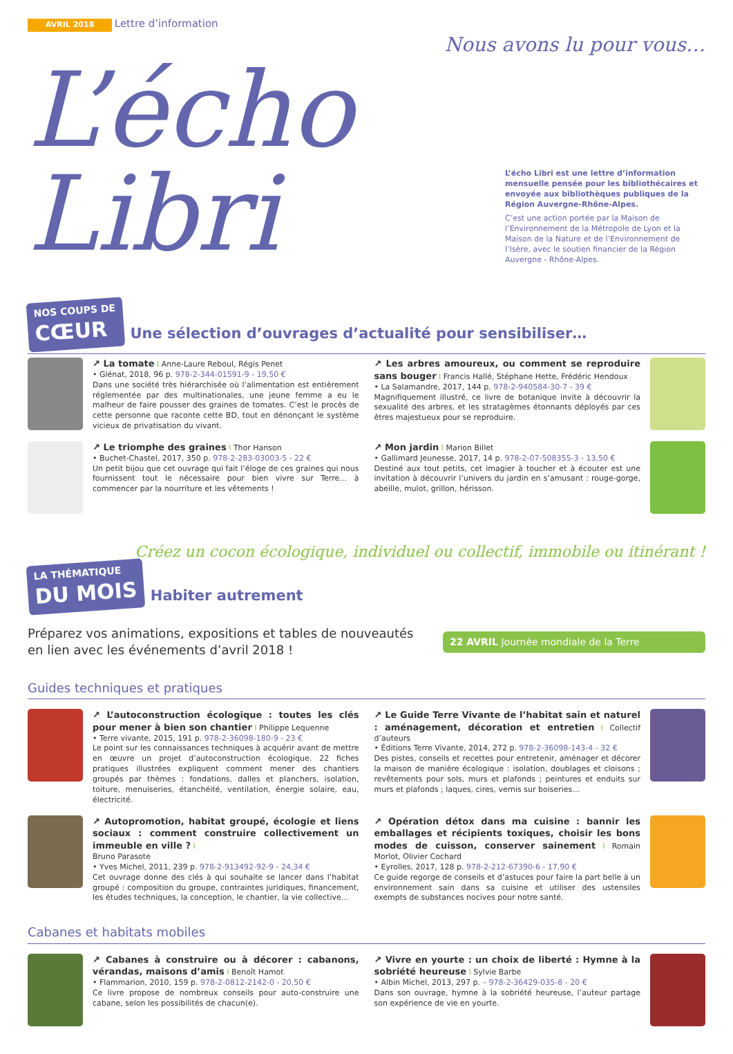AVRIL 2018 Lettre d’information
Nous avons lu pour vous…
L’écho Libri
L’écho Libri est une lettre d’information mensuelle pensée pour les bibliothécaires et envoyée aux bibliothèques publiques de la Région Auvergne-Rhône-Alpes.
C’est une action portée par la Maison de l’Environnement de la Métropole de Lyon et la Maison de la Nature et de l’Environnement de l’Isère, avec le soutien financier de la Région Auvergne - Rhône-Alpes.
NOS COUPS DE CŒUR
Une sélection d’ouvrages d’actualité pour sensibiliser…
↗ La tomate I Anne-Laure Reboul, Régis Penet
• Glénat, 2018, 96 p. 978-2-344-01591-9 - 19,50 €
Dans une société très hiérarchisée où l’alimentation est entièrement réglementée par des multinationales, une jeune femme a eu le malheur de faire pousser des graines de tomates. C’est le procès de cette personne que raconte cette BD, tout en dénonçant le système vicieux de privatisation du vivant.
↗ Les arbres amoureux, ou comment se reproduire sans bouger I Francis Hallé, Stéphane Hette, Frédéric Hendoux
• La Salamandre, 2017, 144 p. 978-2-940584-30-7 - 39 €
Magnifiquement illustré, ce livre de botanique invite à découvrir la sexualité des arbres, et les stratagèmes étonnants déployés par ces êtres majestueux pour se reproduire.
↗ Le triomphe des graines I Thor Hanson
• Buchet-Chastel, 2017, 350 p. 978-2-283-03003-5 - 22 €
Un petit bijou que cet ouvrage qui fait l’éloge de ces graines qui nous fournissent tout le nécessaire pour bien vivre sur Terre… à commencer par la nourriture et les vêtements !
↗ Mon jardin I Marion Billet
• Gallimard Jeunesse, 2017, 14 p. 978-2-07-508355-3 - 13,50 €
Destiné aux tout petits, cet imagier à toucher et à écouter est une invitation à découvrir l’univers du jardin en s’amusant : rouge-gorge, abeille, mulot, grillon, hérisson.
Créez un cocon écologique, individuel ou collectif, immobile ou itinérant !
LA THÉMATIQUE DU MOIS
Habiter autrement
Préparez vos animations, expositions et tables de nouveautés
en lien avec les événements d’avril 2018 !
22 AVRIL Journée mondiale de la Terre
Guides techniques et pratiques
↗ L’autoconstruction écologique : toutes les clés pour mener à bien son chantier I Philippe Lequenne
• Terre vivante, 2015, 191 p. 978-2-36098-180-9 - 23 €
Le point sur les connaissances techniques à acquérir avant de mettre en œuvre un projet d’autoconstruction écologique. 22 fiches pratiques illustrées expliquent comment mener des chantiers groupés par thèmes : fondations, dalles et planchers, isolation, toiture, menuiseries, étanchéité, ventilation, énergie solaire, eau, électricité.
↗ Le Guide Terre Vivante de l’habitat sain et naturel : aménagement, décoration et entretien I Collectif d’auteurs
• Éditions Terre Vivante, 2014, 272 p. 978-2-36098-143-4 - 32 €
Des pistes, conseils et recettes pour entretenir, aménager et décorer la maison de manière écologique : isolation, doublages et cloisons ; revêtements pour sols, murs et plafonds ; peintures et enduits sur murs et plafonds ; laques, cires, vernis sur boiseries…
↗ Autopromotion, habitat groupé, écologie et liens sociaux : comment construire collectivement un immeuble en ville ? I
Bruno Parasote
• Yves Michel, 2011, 239 p. 978-2-913492-92-9 - 24,34 €
Cet ouvrage donne des clés à qui souhaite se lancer dans l’habitat groupé : composition du groupe, contraintes juridiques, financement, les études techniques, la conception, le chantier, la vie collective…
↗ Opération détox dans ma cuisine : bannir les emballages et récipients toxiques, choisir les bons modes de cuisson, conserver sainement I Romain Morlot, Olivier Cochard
• Eyrolles, 2017, 128 p. 978-2-212-67390-6 - 17,90 €
Ce guide regorge de conseils et d’astuces pour faire la part belle à un environnement sain dans sa cuisine et utiliser des ustensiles exempts de substances nocives pour notre santé.
Cabanes et habitats mobiles
↗ Cabanes à construire ou à décorer : cabanons, vérandas, maisons d’amis I Benoît Hamot
• Flammarion, 2010, 159 p. 978-2-0812-2142-0 - 20,50 €
Ce livre propose de nombreux conseils pour auto-construire une cabane, selon les possibilités de chacun(e).
↗ Vivre en yourte : un choix de liberté : Hymne à la sobriété heureuse I Sylvie Barbe
• Albin Michel, 2013, 297 p. – 978-2-36429-035-8 - 20 €
Dans son ouvrage, hymne à la sobriété heureuse, l’auteur partage son expérience de vie en yourte.